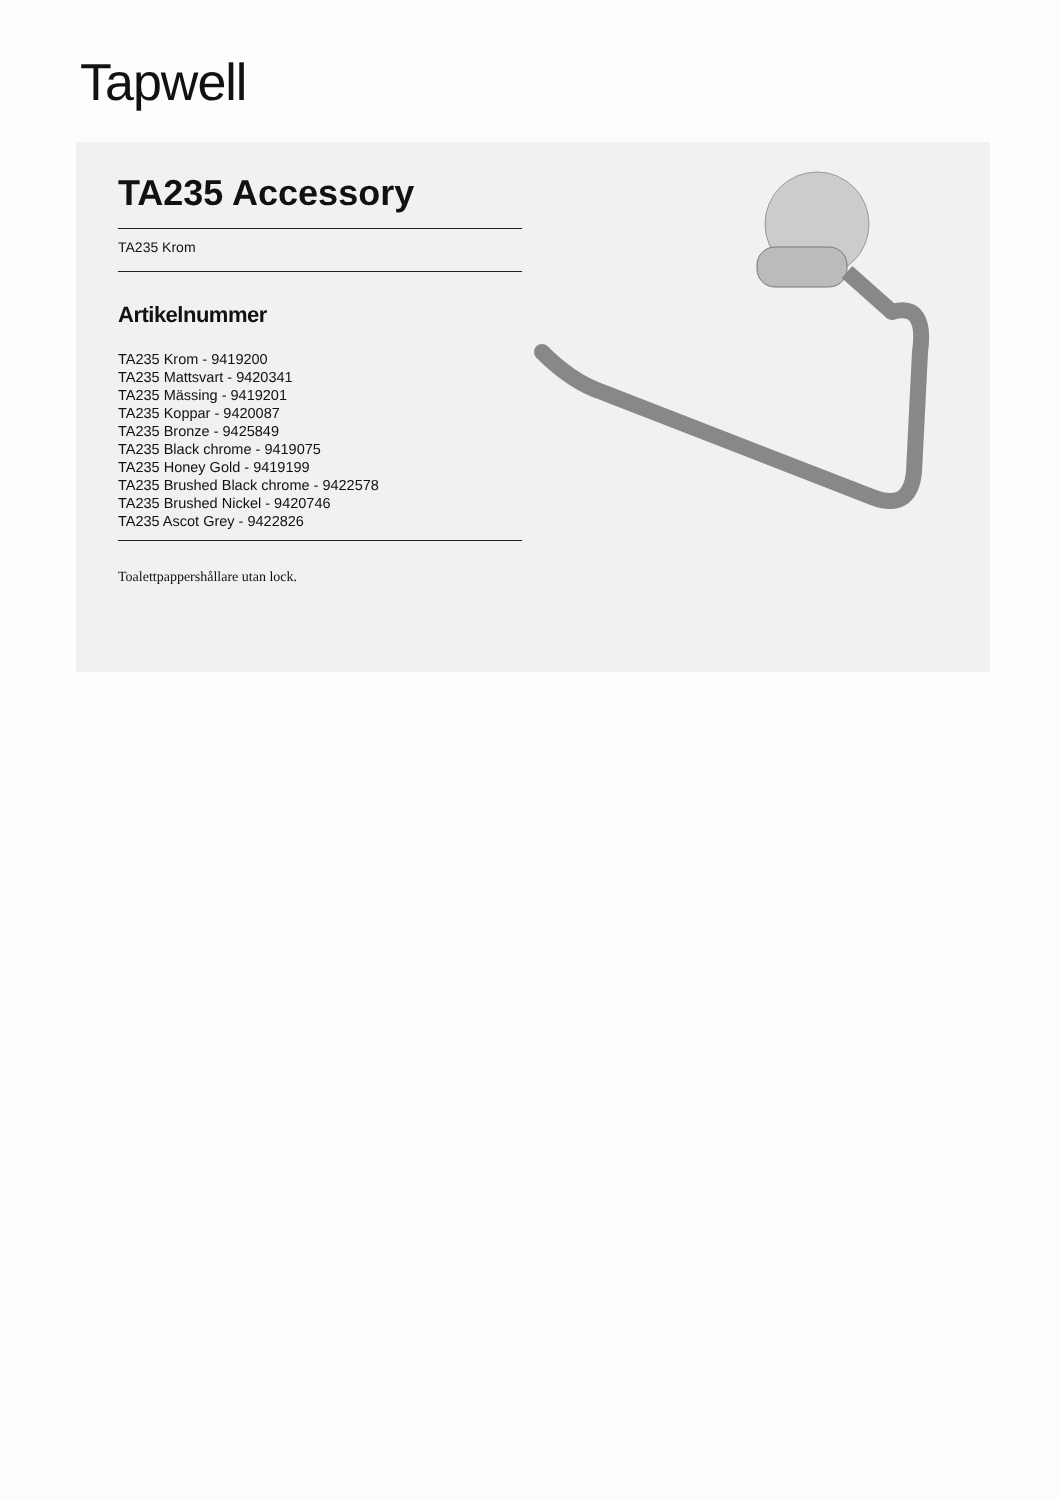Tapwell
TA235 Accessory
TA235 Krom
Artikelnummer
TA235 Krom - 9419200
TA235 Mattsvart - 9420341
TA235 Mässing - 9419201
TA235 Koppar - 9420087
TA235 Bronze - 9425849
TA235 Black chrome - 9419075
TA235 Honey Gold - 9419199
TA235 Brushed Black chrome - 9422578
TA235 Brushed Nickel - 9420746
TA235 Ascot Grey - 9422826
Toalettpappershållare utan lock.